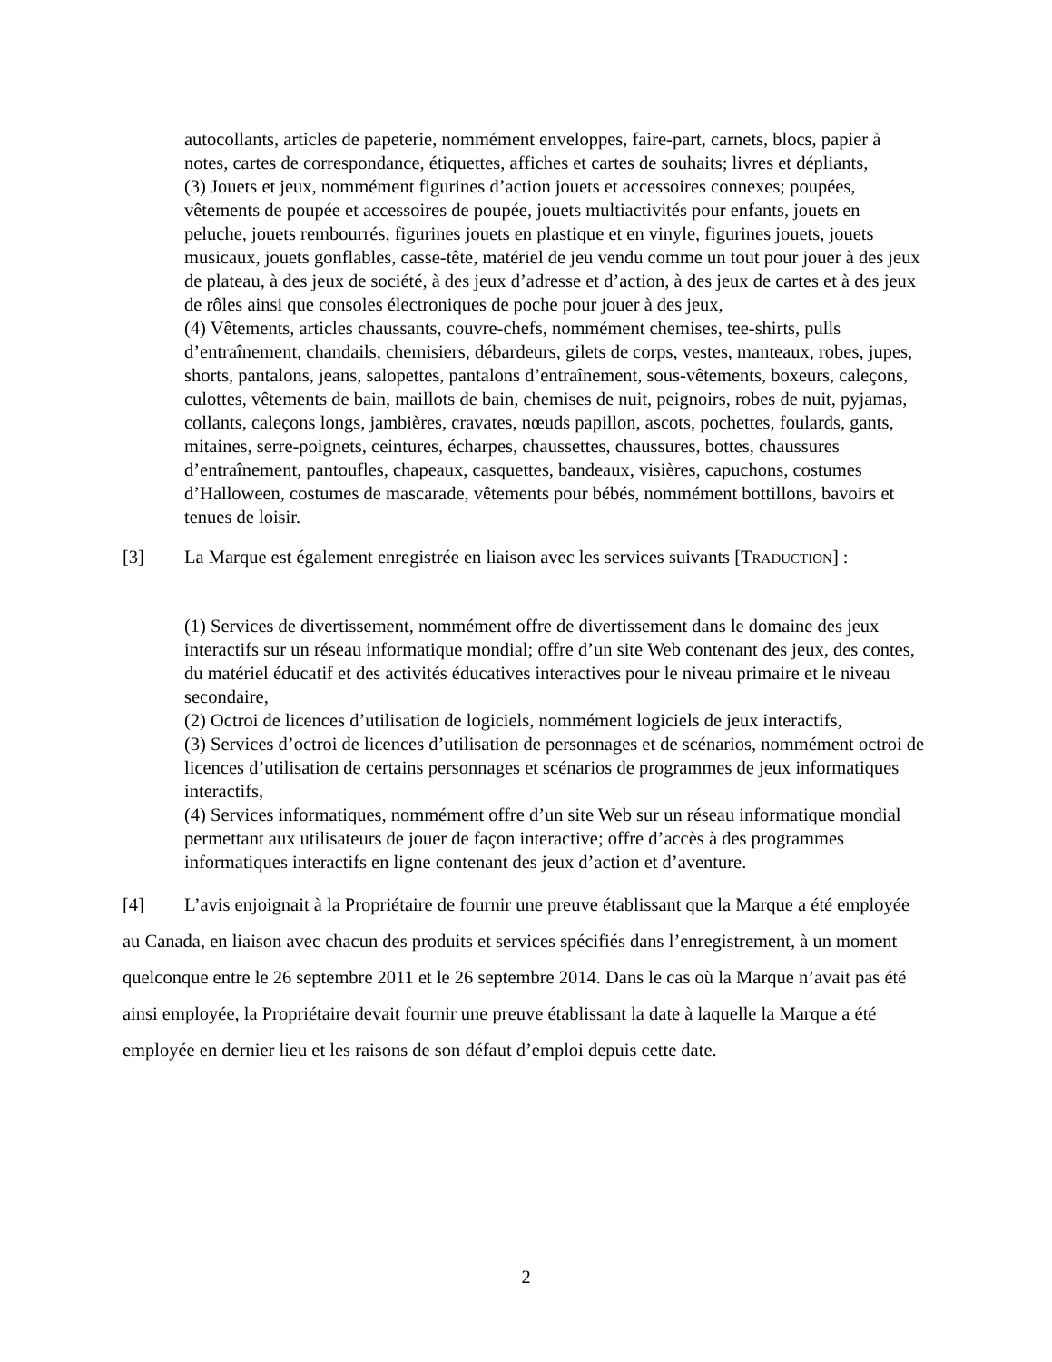autocollants, articles de papeterie, nommément enveloppes, faire-part, carnets, blocs, papier à notes, cartes de correspondance, étiquettes, affiches et cartes de souhaits; livres et dépliants,
(3) Jouets et jeux, nommément figurines d’action jouets et accessoires connexes; poupées, vêtements de poupée et accessoires de poupée, jouets multiactivités pour enfants, jouets en peluche, jouets rembourrés, figurines jouets en plastique et en vinyle, figurines jouets, jouets musicaux, jouets gonflables, casse-tête, matériel de jeu vendu comme un tout pour jouer à des jeux de plateau, à des jeux de société, à des jeux d’adresse et d’action, à des jeux de cartes et à des jeux de rôles ainsi que consoles électroniques de poche pour jouer à des jeux,
(4) Vêtements, articles chaussants, couvre-chefs, nommément chemises, tee-shirts, pulls d’entraînement, chandails, chemisiers, débardeurs, gilets de corps, vestes, manteaux, robes, jupes, shorts, pantalons, jeans, salopettes, pantalons d’entraînement, sous-vêtements, boxeurs, caleçons, culottes, vêtements de bain, maillots de bain, chemises de nuit, peignoirs, robes de nuit, pyjamas, collants, caleçons longs, jambières, cravates, nœuds papillon, ascots, pochettes, foulards, gants, mitaines, serre-poignets, ceintures, écharpes, chaussettes, chaussures, bottes, chaussures d’entraînement, pantoufles, chapeaux, casquettes, bandeaux, visières, capuchons, costumes d’Halloween, costumes de mascarade, vêtements pour bébés, nommément bottillons, bavoirs et tenues de loisir.
[3] La Marque est également enregistrée en liaison avec les services suivants [TRADUCTION] :
(1) Services de divertissement, nommément offre de divertissement dans le domaine des jeux interactifs sur un réseau informatique mondial; offre d’un site Web contenant des jeux, des contes, du matériel éducatif et des activités éducatives interactives pour le niveau primaire et le niveau secondaire,
(2) Octroi de licences d’utilisation de logiciels, nommément logiciels de jeux interactifs,
(3) Services d’octroi de licences d’utilisation de personnages et de scénarios, nommément octroi de licences d’utilisation de certains personnages et scénarios de programmes de jeux informatiques interactifs,
(4) Services informatiques, nommément offre d’un site Web sur un réseau informatique mondial permettant aux utilisateurs de jouer de façon interactive; offre d’accès à des programmes informatiques interactifs en ligne contenant des jeux d’action et d’aventure.
[4] L’avis enjoignait à la Propriétaire de fournir une preuve établissant que la Marque a été employée au Canada, en liaison avec chacun des produits et services spécifiés dans l’enregistrement, à un moment quelconque entre le 26 septembre 2011 et le 26 septembre 2014. Dans le cas où la Marque n’avait pas été ainsi employée, la Propriétaire devait fournir une preuve établissant la date à laquelle la Marque a été employée en dernier lieu et les raisons de son défaut d’emploi depuis cette date.
2